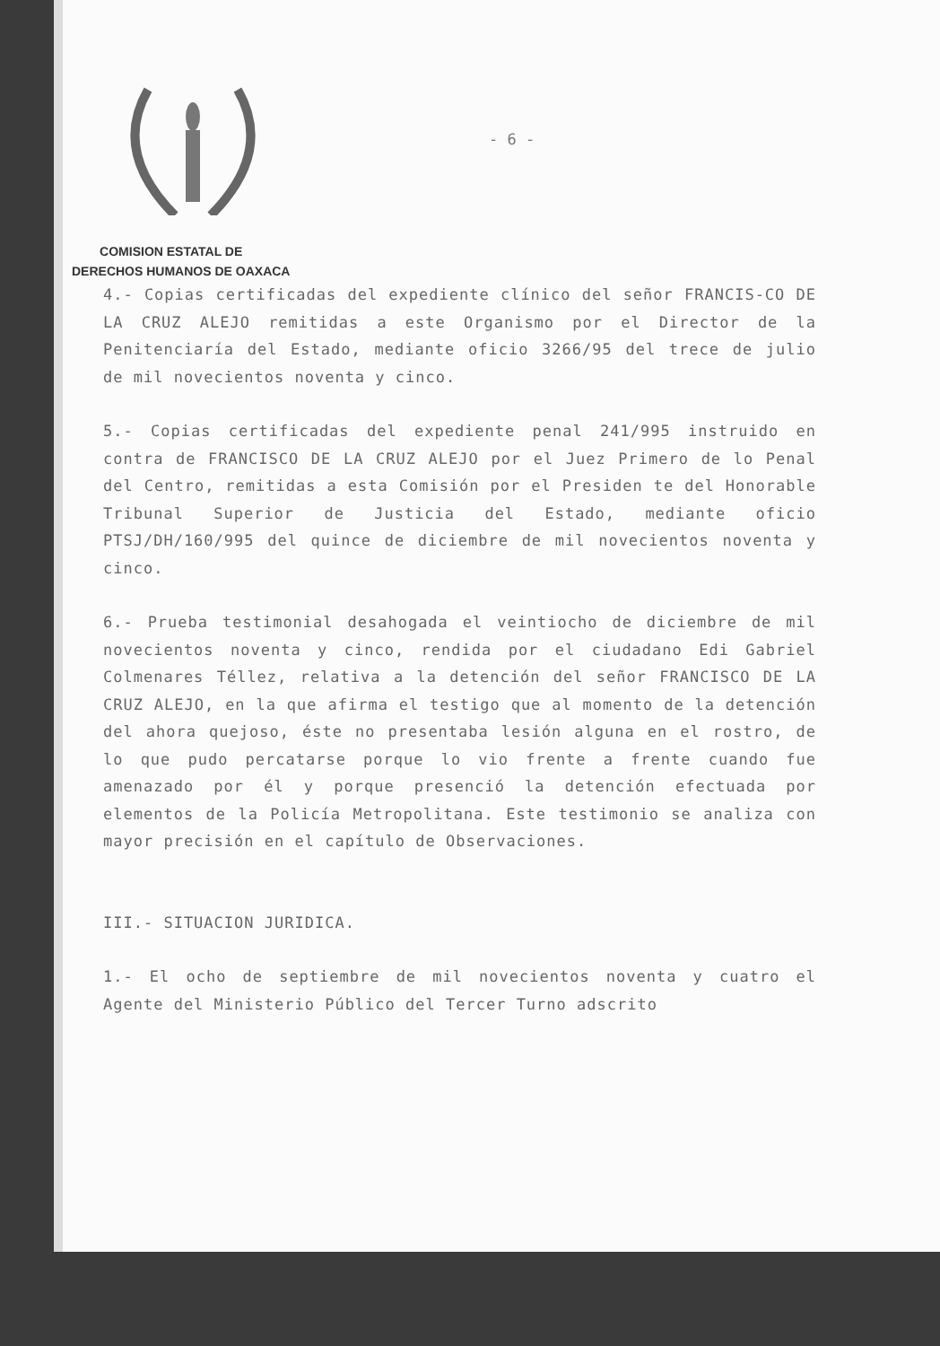COMISION ESTATAL DE
DERECHOS HUMANOS DE OAXACA
- 6 -
4.- Copias certificadas del expediente clínico del señor FRANCIS-CO DE LA CRUZ ALEJO remitidas a este Organismo por el Director de la Penitenciaría del Estado, mediante oficio 3266/95 del trece de julio de mil novecientos noventa y cinco.
5.- Copias certificadas del expediente penal 241/995 instruido en contra de FRANCISCO DE LA CRUZ ALEJO por el Juez Primero de lo Penal del Centro, remitidas a esta Comisión por el Presiden te del Honorable Tribunal Superior de Justicia del Estado, mediante oficio PTSJ/DH/160/995 del quince de diciembre de mil novecientos noventa y cinco.
6.- Prueba testimonial desahogada el veintiocho de diciembre de mil novecientos noventa y cinco, rendida por el ciudadano Edi Gabriel Colmenares Téllez, relativa a la detención del señor FRANCISCO DE LA CRUZ ALEJO, en la que afirma el testigo que al momento de la detención del ahora quejoso, éste no presentaba lesión alguna en el rostro, de lo que pudo percatarse porque lo vio frente a frente cuando fue amenazado por él y porque presenció la detención efectuada por elementos de la Policía Metropolitana. Este testimonio se analiza con mayor precisión en el capítulo de Observaciones.
III.- SITUACION JURIDICA.
1.- El ocho de septiembre de mil novecientos noventa y cuatro el Agente del Ministerio Público del Tercer Turno adscrito